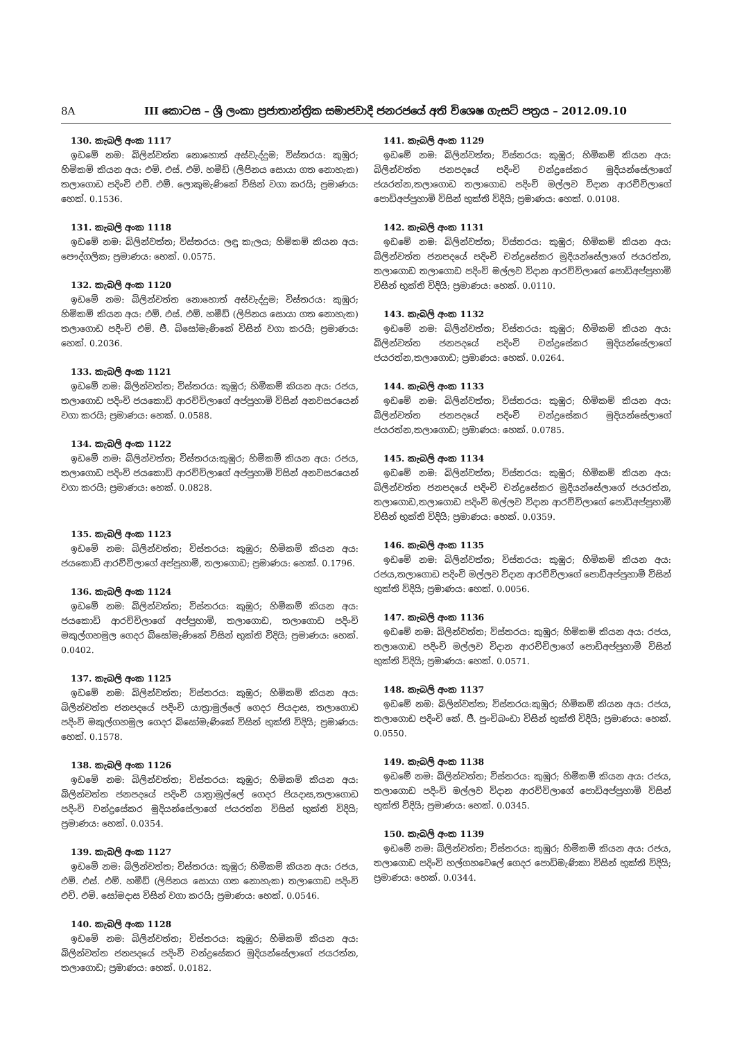8A III කොටස – ශ්‍රී ලංකා ප්‍රජාතාන්ත්‍රික සමාජවාදී ජනරජයේ අති විශෙෂ ගැසට් පත්‍රය – 2012.09.10
130. කැබලි අංක 1117
ඉඩමේ නම: බිලින්වත්ත නොහොත් අස්වැද්දුම; විස්තරය: කුඹුර; හිමිකම් කියන අය: එම්. එස්. එම්. හමීඩ් (ලිපිනය සොයා ගත නොහැක) තලාගොඩ පදිංචි එච්. එම්. ලොකුමැණිකේ විසින් වගා කරයි; ප්‍රමාණය: හෙක්. 0.1536.
131. කැබලි අංක 1118
ඉඩමේ නම: බිලින්වත්ත; විස්තරය: ලඳු කැලය; හිමිකම් කියන අය: පෞද්ගලික; ප්‍රමාණය: හෙක්. 0.0575.
132. කැබලි අංක 1120
ඉඩමේ නම: බිලින්වත්ත නොහොත් අස්වැද්දුම; විස්තරය: කුඹුර; හිමිකම් කියන අය: එම්. එස්. එම්. හමීඩ් (ලිපිනය සොයා ගත නොහැක) තලාගොඩ පදිංචි එම්. ජී. බිසෝමැණිකේ විසින් වගා කරයි; ප්‍රමාණය: හෙක්. 0.2036.
133. කැබලි අංක 1121
ඉඩමේ නම: බිලින්වත්ත; විස්තරය: කුඹුර; හිමිකම් කියන අය: රජය, තලාගොඩ පදිංචි ජයකොඩි ආරච්චිලාගේ අප්පුහාමි විසින් අනවසරයෙන් වගා කරයි; ප්‍රමාණය: හෙක්. 0.0588.
134. කැබලි අංක 1122
ඉඩමේ නම: බිලින්වත්ත; විස්තරය:කුඹුර; හිමිකම් කියන අය: රජය, තලාගොඩ පදිංචි ජයකොඩි ආරච්චිලාගේ අප්පුහාමි විසින් අනවසරයෙන් වගා කරයි; ප්‍රමාණය: හෙක්. 0.0828.
135. කැබලි අංක 1123
ඉඩමේ නම: බිලින්වත්ත; විස්තරය: කුඹුර; හිමිකම් කියන අය: ජයකොඩි ආරච්චිලාගේ අප්පුහාමි, තලාගොඩ; ප්‍රමාණය: හෙක්. 0.1796.
136. කැබලි අංක 1124
ඉඩමේ නම: බිලින්වත්ත; විස්තරය: කුඹුර; හිමිකම් කියන අය: ජයකොඩි ආරච්චිලාගේ අප්පුහාමි, තලාගොඩ, තලාගොඩ පදිංචි මකුල්ගහමුල ගෙදර බිසෝමැණිකේ විසින් භුක්ති විදියි; ප්‍රමාණය: හෙක්. 0.0402.
137. කැබලි අංක 1125
ඉඩමේ නම: බිලින්වත්ත; විස්තරය: කුඹුර; හිමිකම් කියන අය: බිලින්වත්ත ජනපදයේ පදිංචි යාත්‍රාමුල්ලේ ගෙදර පියදාස, තලාගොඩ පදිංචි මකුල්ගහමුල ගෙදර බිසෝමැණිකේ විසින් භුක්ති විදියි; ප්‍රමාණය: හෙක්. 0.1578.
138. කැබලි අංක 1126
ඉඩමේ නම: බිලින්වත්ත; විස්තරය: කුඹුර; හිමිකම් කියන අය: බිලින්වත්ත ජනපදයේ පදිංචි යාත්‍රාමුල්ලේ ගෙදර පියදාස,තලාගොඩ පදිංචි චන්ද්‍රසේකර මුදියන්සේලාගේ ජයරත්න විසින් භුක්ති විදියි; ප්‍රමාණය: හෙක්. 0.0354.
139. කැබලි අංක 1127
ඉඩමේ නම: බිලින්වත්ත; විස්තරය: කුඹුර; හිමිකම් කියන අය: රජය, එම්. එස්. එම්. හමීඩ් (ලිපිනය සොයා ගත නොහැක) තලාගොඩ පදිංචි එච්. එම්. සෝමදාස විසින් වගා කරයි; ප්‍රමාණය: හෙක්. 0.0546.
140. කැබලි අංක 1128
ඉඩමේ නම: බිලින්වත්ත; විස්තරය: කුඹුර; හිමිකම් කියන අය: බිලින්වත්ත ජනපදයේ පදිංචි චන්ද්‍රසේකර මුදියන්සේලාගේ ජයරත්න, තලාගොඩ; ප්‍රමාණය: හෙක්. 0.0182.
141. කැබලි අංක 1129
ඉඩමේ නම: බිලින්වත්ත; විස්තරය: කුඹුර; හිමිකම් කියන අය: බිලින්වත්ත ජනපදයේ පදිංචි චන්ද්‍රසේකර මුදියන්සේලාගේ ජයරත්න,තලාගොඩ තලාගොඩ පදිංචි මල්ලව විදාන ආරච්චිලාගේ පොඩිඅප්පුහාමි විසින් භුක්ති විදියි; ප්‍රමාණය: හෙක්. 0.0108.
142. කැබලි අංක 1131
ඉඩමේ නම: බිලින්වත්ත; විස්තරය: කුඹුර; හිමිකම් කියන අය: බිලින්වත්ත ජනපදයේ පදිංචි චන්ද්‍රසේකර මුදියන්සේලාගේ ජයරත්න, තලාගොඩ තලාගොඩ පදිංචි මල්ලව විදාන ආරච්චිලාගේ පොඩිඅප්පුහාමි විසින් භුක්ති විදියි; ප්‍රමාණය: හෙක්. 0.0110.
143. කැබලි අංක 1132
ඉඩමේ නම: බිලින්වත්ත; විස්තරය: කුඹුර; හිමිකම් කියන අය: බිලින්වත්ත ජනපදයේ පදිංචි චන්ද්‍රසේකර මුදියන්සේලාගේ ජයරත්න,තලාගොඩ; ප්‍රමාණය: හෙක්. 0.0264.
144. කැබලි අංක 1133
ඉඩමේ නම: බිලින්වත්ත; විස්තරය: කුඹුර; හිමිකම් කියන අය: බිලින්වත්ත ජනපදයේ පදිංචි චන්ද්‍රසේකර මුදියන්සේලාගේ ජයරත්න,තලාගොඩ; ප්‍රමාණය: හෙක්. 0.0785.
145. කැබලි අංක 1134
ඉඩමේ නම: බිලින්වත්ත; විස්තරය: කුඹුර; හිමිකම් කියන අය: බිලින්වත්ත ජනපදයේ පදිංචි චන්ද්‍රසේකර මුදියන්සේලාගේ ජයරත්න, තලාගොඩ,තලාගොඩ පදිංචි මල්ලව විදාන ආරච්චිලාගේ පොඩිඅප්පුහාමි විසින් භුක්ති විදියි; ප්‍රමාණය: හෙක්. 0.0359.
146. කැබලි අංක 1135
ඉඩමේ නම: බිලින්වත්ත; විස්තරය: කුඹුර; හිමිකම් කියන අය: රජය,තලාගොඩ පදිංචි මල්ලව විදාන ආරච්චිලාගේ පොඩිඅප්පුහාමි විසින් භුක්ති විදියි; ප්‍රමාණය: හෙක්. 0.0056.
147. කැබලි අංක 1136
ඉඩමේ නම: බිලින්වත්ත; විස්තරය: කුඹුර; හිමිකම් කියන අය: රජය, තලාගොඩ පදිංචි මල්ලව විදාන ආරච්චිලාගේ පොඩිඅප්පුහාමි විසින් භුක්ති විදියි; ප්‍රමාණය: හෙක්. 0.0571.
148. කැබලි අංක 1137
ඉඩමේ නම: බිලින්වත්ත; විස්තරය:කුඹුර; හිමිකම් කියන අය: රජය, තලාගොඩ පදිංචි කේ. ජී. පුංචිබංඩා විසින් භුක්ති විදියි; ප්‍රමාණය: හෙක්. 0.0550.
149. කැබලි අංක 1138
ඉඩමේ නම: බිලින්වත්ත; විස්තරය: කුඹුර; හිමිකම් කියන අය: රජය, තලාගොඩ පදිංචි මල්ලව විදාන ආරච්චිලාගේ පොඩිඅප්පුහාමි විසින් භුක්ති විදියි; ප්‍රමාණය: හෙක්. 0.0345.
150. කැබලි අංක 1139
ඉඩමේ නම: බිලින්වත්ත; විස්තරය: කුඹුර; හිමිකම් කියන අය: රජය, තලාගොඩ පදිංචි හල්ගහවෙලේ ගෙදර පොඩිමැණිකා විසින් භුක්ති විදියි; ප්‍රමාණය: හෙක්. 0.0344.